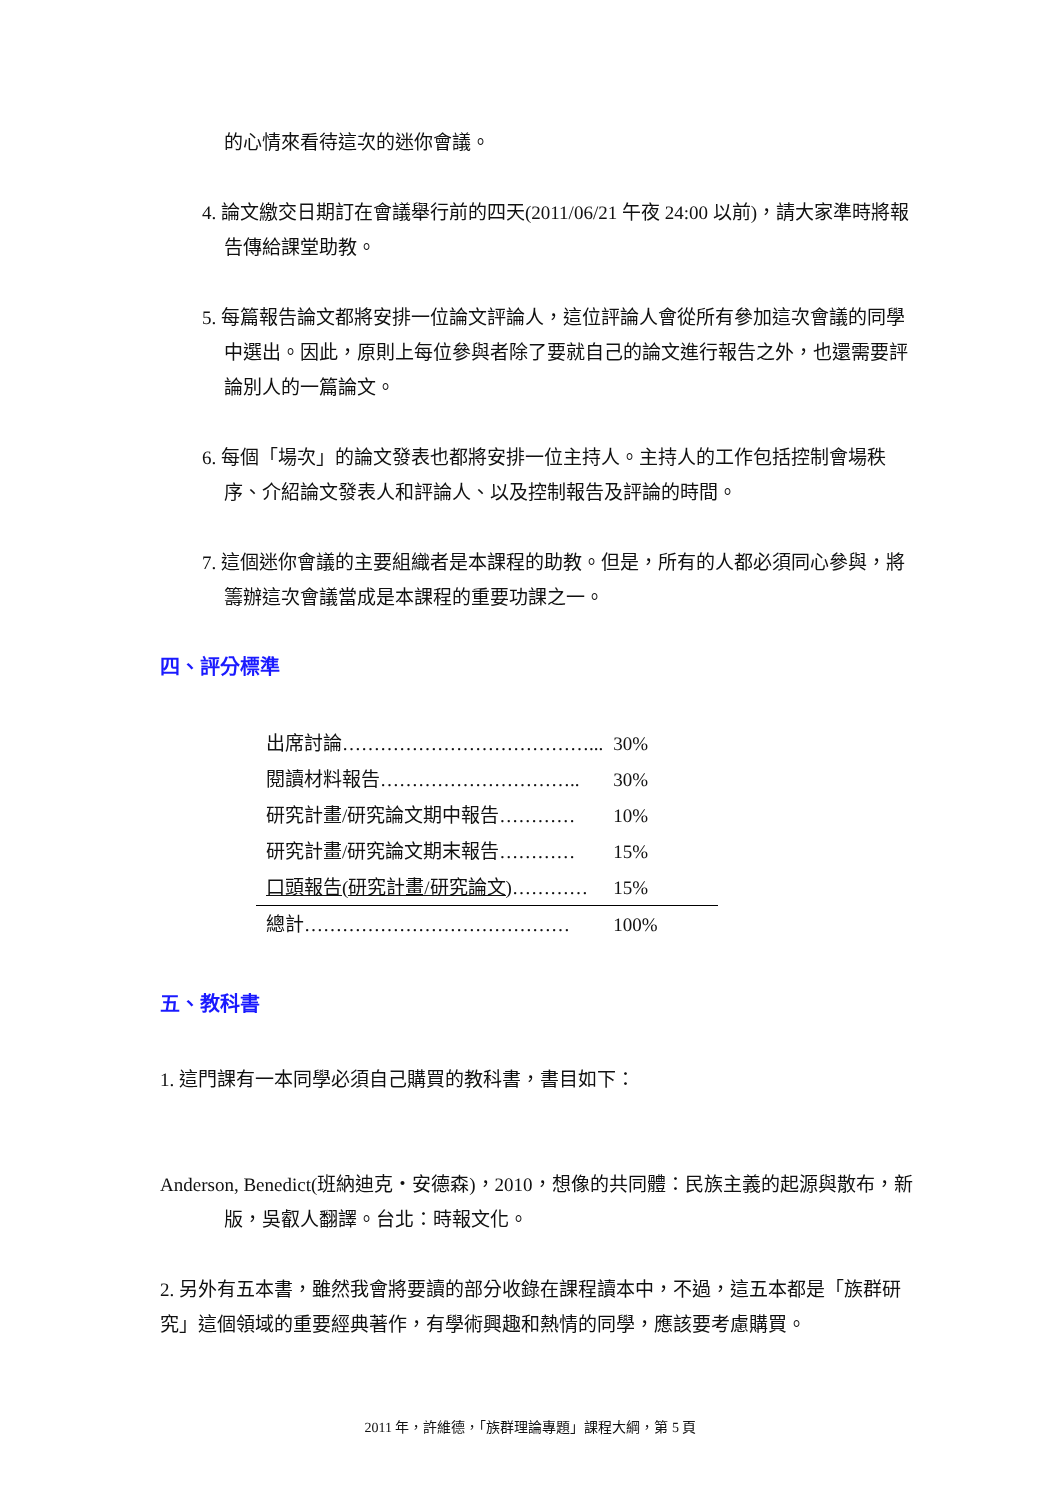的心情來看待這次的迷你會議。
4. 論文繳交日期訂在會議舉行前的四天(2011/06/21 午夜 24:00 以前)，請大家準時將報告傳給課堂助教。
5. 每篇報告論文都將安排一位論文評論人，這位評論人會從所有參加這次會議的同學中選出。因此，原則上每位參與者除了要就自己的論文進行報告之外，也還需要評論別人的一篇論文。
6. 每個「場次」的論文發表也都將安排一位主持人。主持人的工作包括控制會場秩序、介紹論文發表人和評論人、以及控制報告及評論的時間。
7. 這個迷你會議的主要組織者是本課程的助教。但是，所有的人都必須同心參與，將籌辦這次會議當成是本課程的重要功課之一。
四、評分標準
| 出席討論…………………………………... | 30% | |
| 閱讀材料報告………………………….. | 30% | |
| 研究計畫/研究論文期中報告………… | 10% | |
| 研究計畫/研究論文期末報告………… | 15% | |
| 口頭報告(研究計畫/研究論文) ………… | 15% | |
| 總計…………………………………… | 100% | |
五、教科書
1. 這門課有一本同學必須自己購買的教科書，書目如下：
Anderson, Benedict(班納迪克・安德森)，2010，想像的共同體：民族主義的起源與散布，新版，吳叡人翻譯。台北：時報文化。
2. 另外有五本書，雖然我會將要讀的部分收錄在課程讀本中，不過，這五本都是「族群研究」這個領域的重要經典著作，有學術興趣和熱情的同學，應該要考慮購買。
2011 年，許維德，「族群理論專題」課程大綱，第 5 頁